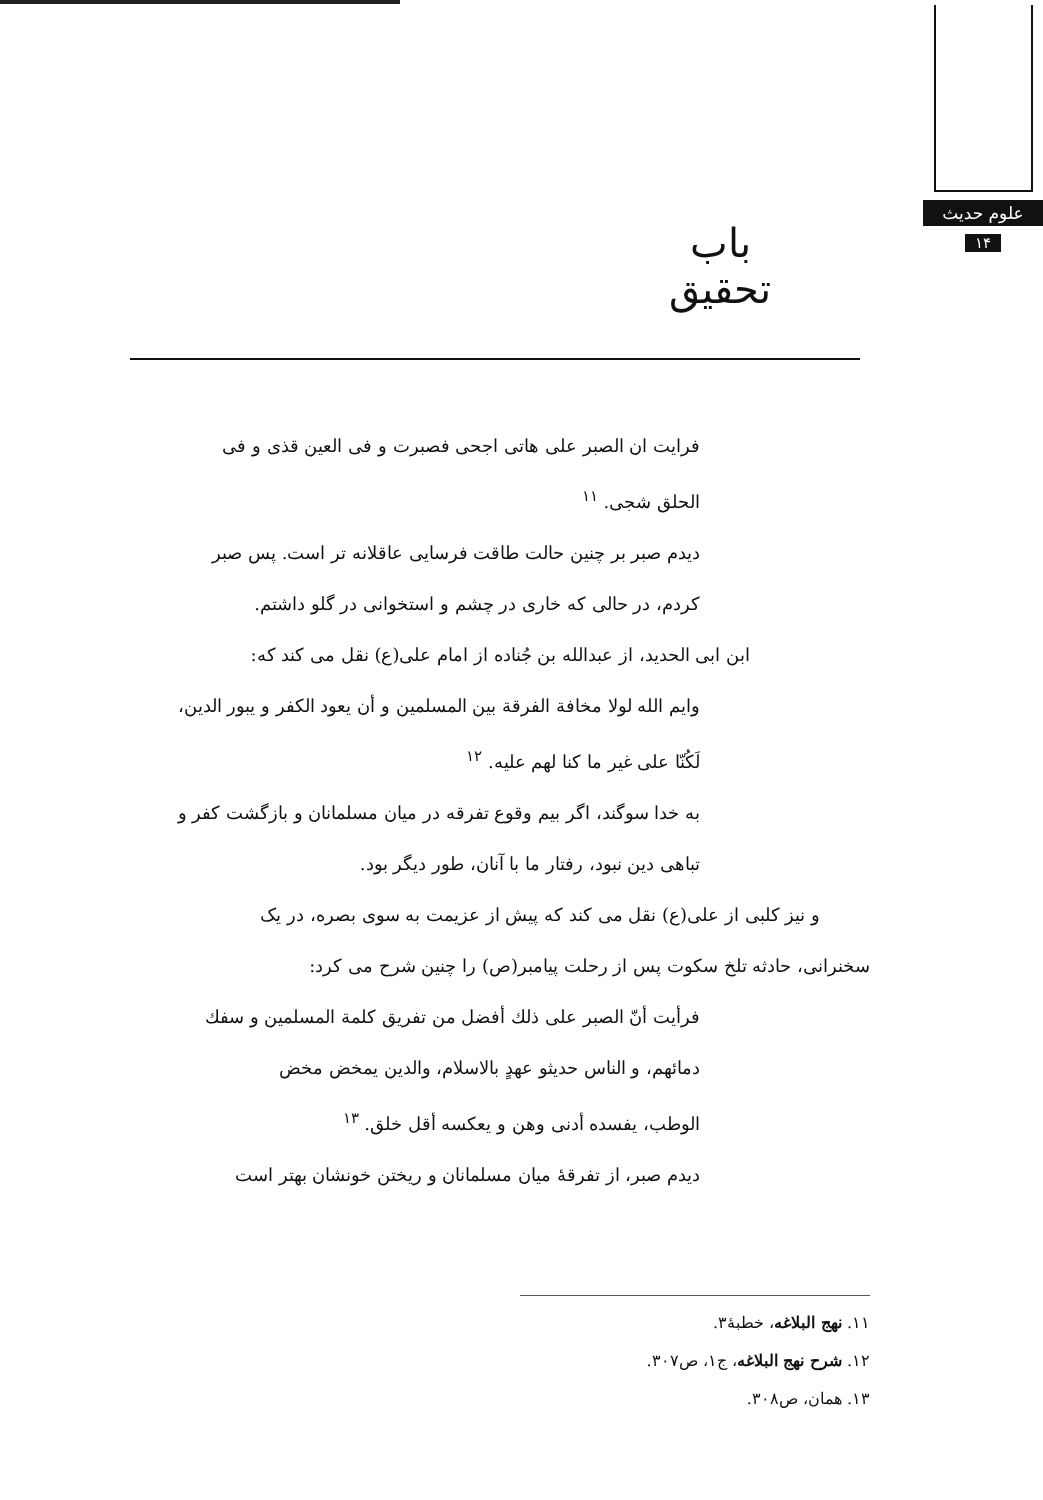علوم حدیث
۱۴
باب تحقیق
فرایت ان الصبر علی هاتی اجحی فصبرت و فی العین قذی و فی
الحلق شجی. <sup>۱۱</sup>
دیدم صبر بر چنین حالت طاقت فرسایی عاقلانه تر است. پس صبر
کردم، در حالی که خاری در چشم و استخوانی در گلو داشتم.
ابن ابی الحدید، از عبدالله بن جُناده از امام علی(ع) نقل می کند که:
وایم الله لولا مخافة الفرقة بین المسلمین و أن یعود الکفر و یبور الدین،
لَکُنّا علی غیر ما کنا لهم علیه. <sup>۱۲</sup>
به خدا سوگند، اگر بیم وقوع تفرقه در میان مسلمانان و بازگشت کفر و
تباهی دین نبود، رفتار ما با آنان، طور دیگر بود.
و نیز کلبی از علی(ع) نقل می کند که پیش از عزیمت به سوی بصره، در یک
سخنرانی، حادثه تلخ سکوت پس از رحلت پیامبر(ص) را چنین شرح می کرد:
فرأیت أنّ الصبر علی ذلك أفضل من تفریق کلمة المسلمین و سفك
دمائهم، و الناس حدیثو عهدٍ بالاسلام، والدین یمخض مخض
الوطب، یفسده أدنی وهن و یعکسه أقل خلق. <sup>۱۳</sup>
دیدم صبر، از تفرقهٔ میان مسلمانان و ریختن خونشان بهتر است
۱۱. نهج البلاغه، خطبهٔ۳.
۱۲. شرح نهج البلاغه، ج۱، ص۳۰۷.
۱۳. همان، ص۳۰۸.